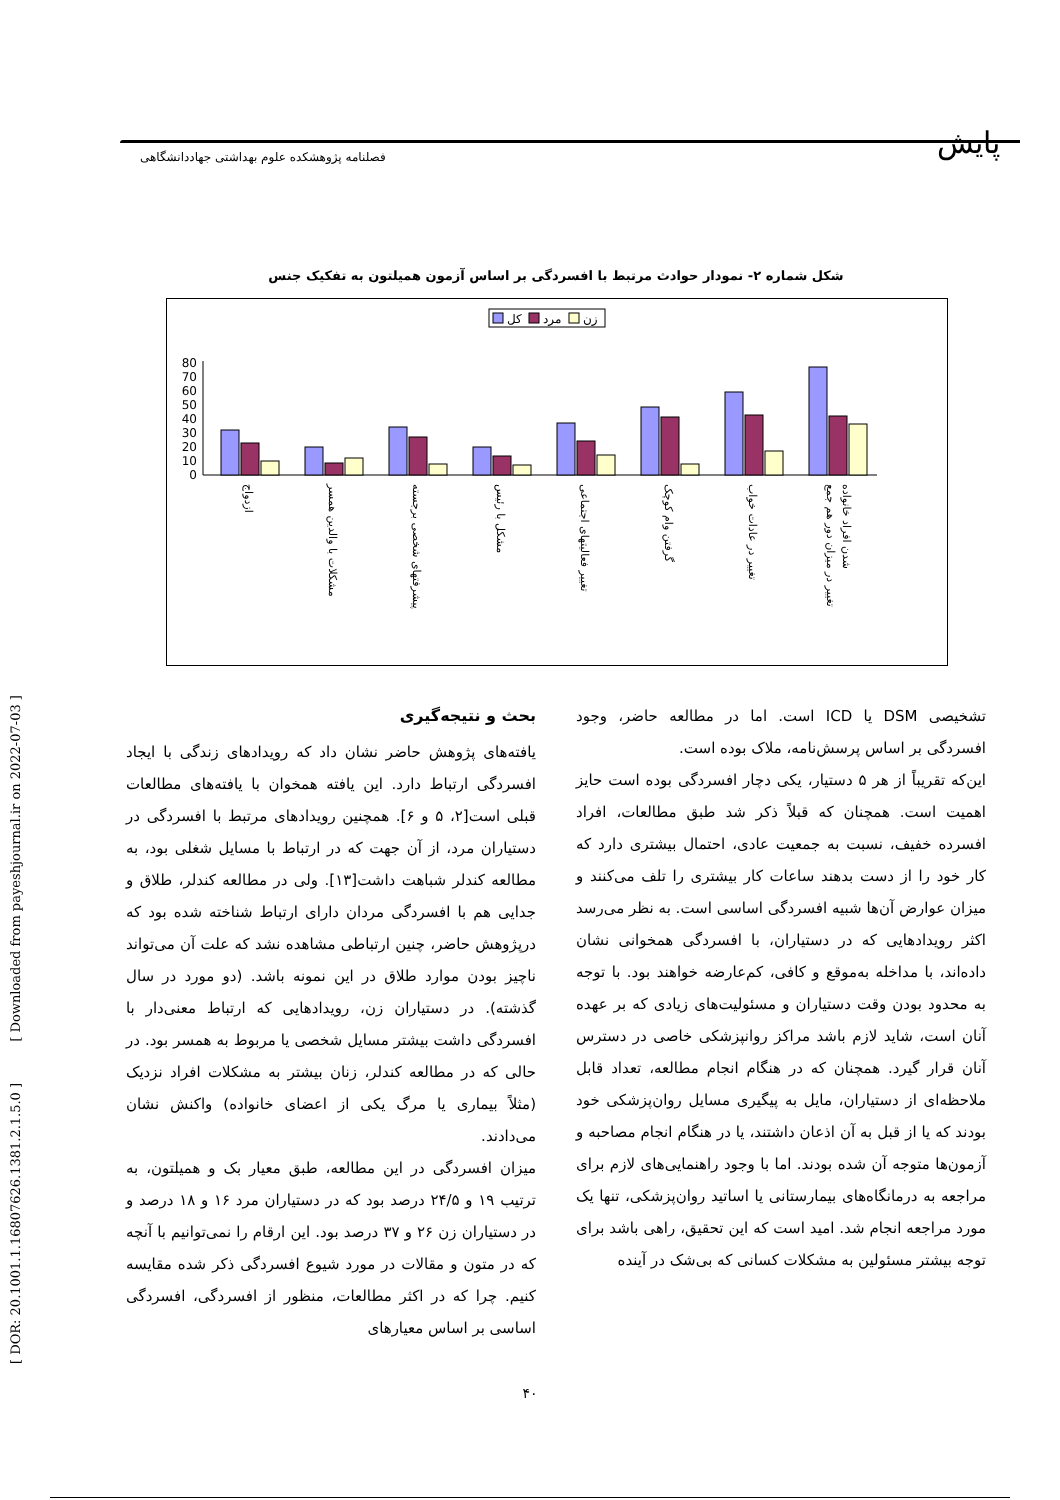پایش
فصلنامه پژوهشکده علوم بهداشتی جهاددانشگاهی
[ DOR: 20.1001.1.16807626.1381.2.1.5.0 ] [ Downloaded from payeshjournal.ir on 2022-07-03 ]
شکل شماره ۲- نمودار حوادث مرتبط با افسردگی بر اساس آزمون همیلتون به تفکیک جنس
کل
مرد
زن
0
10
20
30
40
50
60
70
80
ازدواج
مشکلات با والدین همسر
پیشرفتهای شخصی برجسته
مشکل با رئیس
تغییر فعالیتهای اجتماعی
گرفتن وام کوچک
تغییر در عادات خواب
تغییر در میزان دور هم جمع
شدن افراد خانواده
بحث و نتیجه‌گیری
یافته‌های پژوهش حاضر نشان داد که رویدادهای زندگی با ایجاد افسردگی ارتباط دارد. این یافته همخوان با یافته‌های مطالعات قبلی است[۲، ۵ و ۶]. همچنین رویدادهای مرتبط با افسردگی در دستیاران مرد، از آن جهت که در ارتباط با مسایل شغلی بود، به مطالعه کندلر شباهت داشت[۱۳]. ولی در مطالعه کندلر، طلاق و جدایی هم با افسردگی مردان دارای ارتباط شناخته شده بود که درپژوهش حاضر، چنین ارتباطی مشاهده نشد که علت آن می‌تواند ناچیز بودن موارد طلاق در این نمونه باشد. (دو مورد در سال گذشته). در دستیاران زن، رویدادهایی که ارتباط معنی‌دار با افسردگی داشت بیشتر مسایل شخصی یا مربوط به همسر بود. در حالی که در مطالعه کندلر، زنان بیشتر به مشکلات افراد نزدیک (مثلاً بیماری یا مرگ یکی از اعضای خانواده) واکنش نشان می‌دادند.
میزان افسردگی در این مطالعه، طبق معیار بک و همیلتون، به ترتیب ۱۹ و ۲۴/۵ درصد بود که در دستیاران مرد ۱۶ و ۱۸ درصد و در دستیاران زن ۲۶ و ۳۷ درصد بود. این ارقام را نمی‌توانیم با آنچه که در متون و مقالات در مورد شیوع افسردگی ذکر شده مقایسه کنیم. چرا که در اکثر مطالعات، منظور از افسردگی، افسردگی اساسی بر اساس معیارهای
تشخیصی DSM یا ICD است. اما در مطالعه حاضر، وجود افسردگی بر اساس پرسش‌نامه، ملاک بوده است.
این‌که تقریباً از هر ۵ دستیار، یکی دچار افسردگی بوده است حایز اهمیت است. همچنان که قبلاً ذکر شد طبق مطالعات، افراد افسرده خفیف، نسبت به جمعیت عادی، احتمال بیشتری دارد که کار خود را از دست بدهند ساعات کار بیشتری را تلف می‌کنند و میزان عوارض آن‌ها شبیه افسردگی اساسی است. به نظر می‌رسد اکثر رویدادهایی که در دستیاران، با افسردگی همخوانی نشان داده‌اند، با مداخله به‌موقع و کافی، کم‌عارضه خواهند بود. با توجه به محدود بودن وقت دستیاران و مسئولیت‌های زیادی که بر عهده آنان است، شاید لازم باشد مراکز روانپزشکی خاصی در دسترس آنان قرار گیرد. همچنان که در هنگام انجام مطالعه، تعداد قابل ملاحظه‌ای از دستیاران، مایل به پیگیری مسایل روان‌پزشکی خود بودند که یا از قبل به آن اذعان داشتند، یا در هنگام انجام مصاحبه و آزمون‌ها متوجه آن شده بودند. اما با وجود راهنمایی‌های لازم برای مراجعه به درمانگاه‌های بیمارستانی یا اساتید روان‌پزشکی، تنها یک مورد مراجعه انجام شد. امید است که این تحقیق، راهی باشد برای توجه بیشتر مسئولین به مشکلات کسانی که بی‌شک در آینده
۴۰